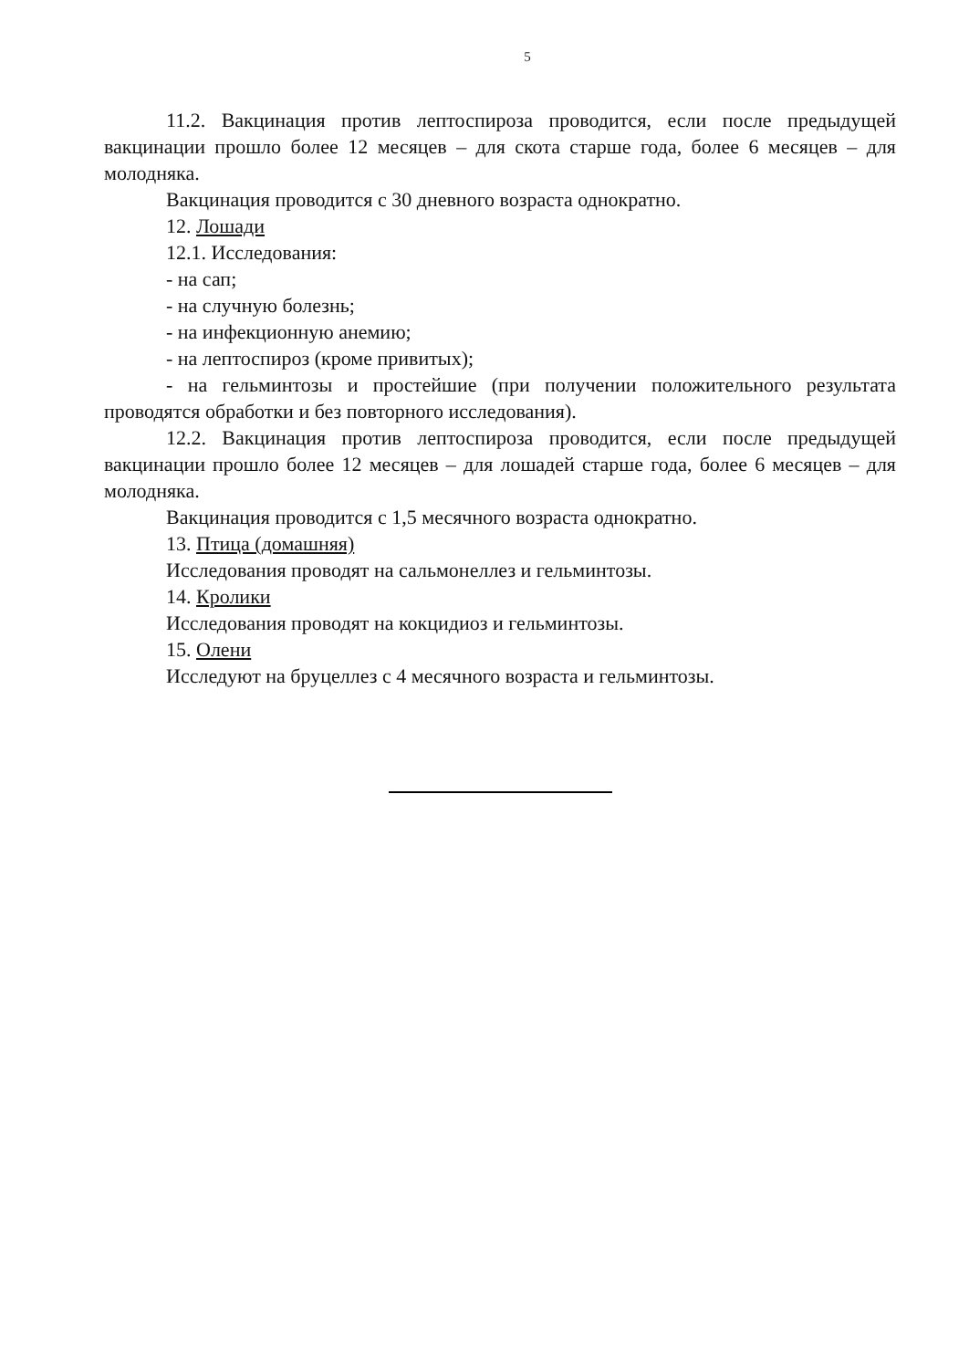5
11.2. Вакцинация против лептоспироза проводится, если после предыдущей вакцинации прошло более 12 месяцев – для скота старше года, более 6 месяцев – для молодняка.
Вакцинация проводится с 30 дневного возраста однократно.
12. Лошади
12.1. Исследования:
- на сап;
- на случную болезнь;
- на инфекционную анемию;
- на лептоспироз (кроме привитых);
- на гельминтозы и простейшие (при получении положительного результата проводятся обработки и без повторного исследования).
12.2. Вакцинация против лептоспироза проводится, если после предыдущей вакцинации прошло более 12 месяцев – для лошадей старше года, более 6 месяцев – для молодняка.
Вакцинация проводится с 1,5 месячного возраста однократно.
13. Птица (домашняя)
Исследования проводят на сальмонеллез и гельминтозы.
14. Кролики
Исследования проводят на кокцидиоз и гельминтозы.
15. Олени
Исследуют на бруцеллез с 4 месячного возраста и гельминтозы.